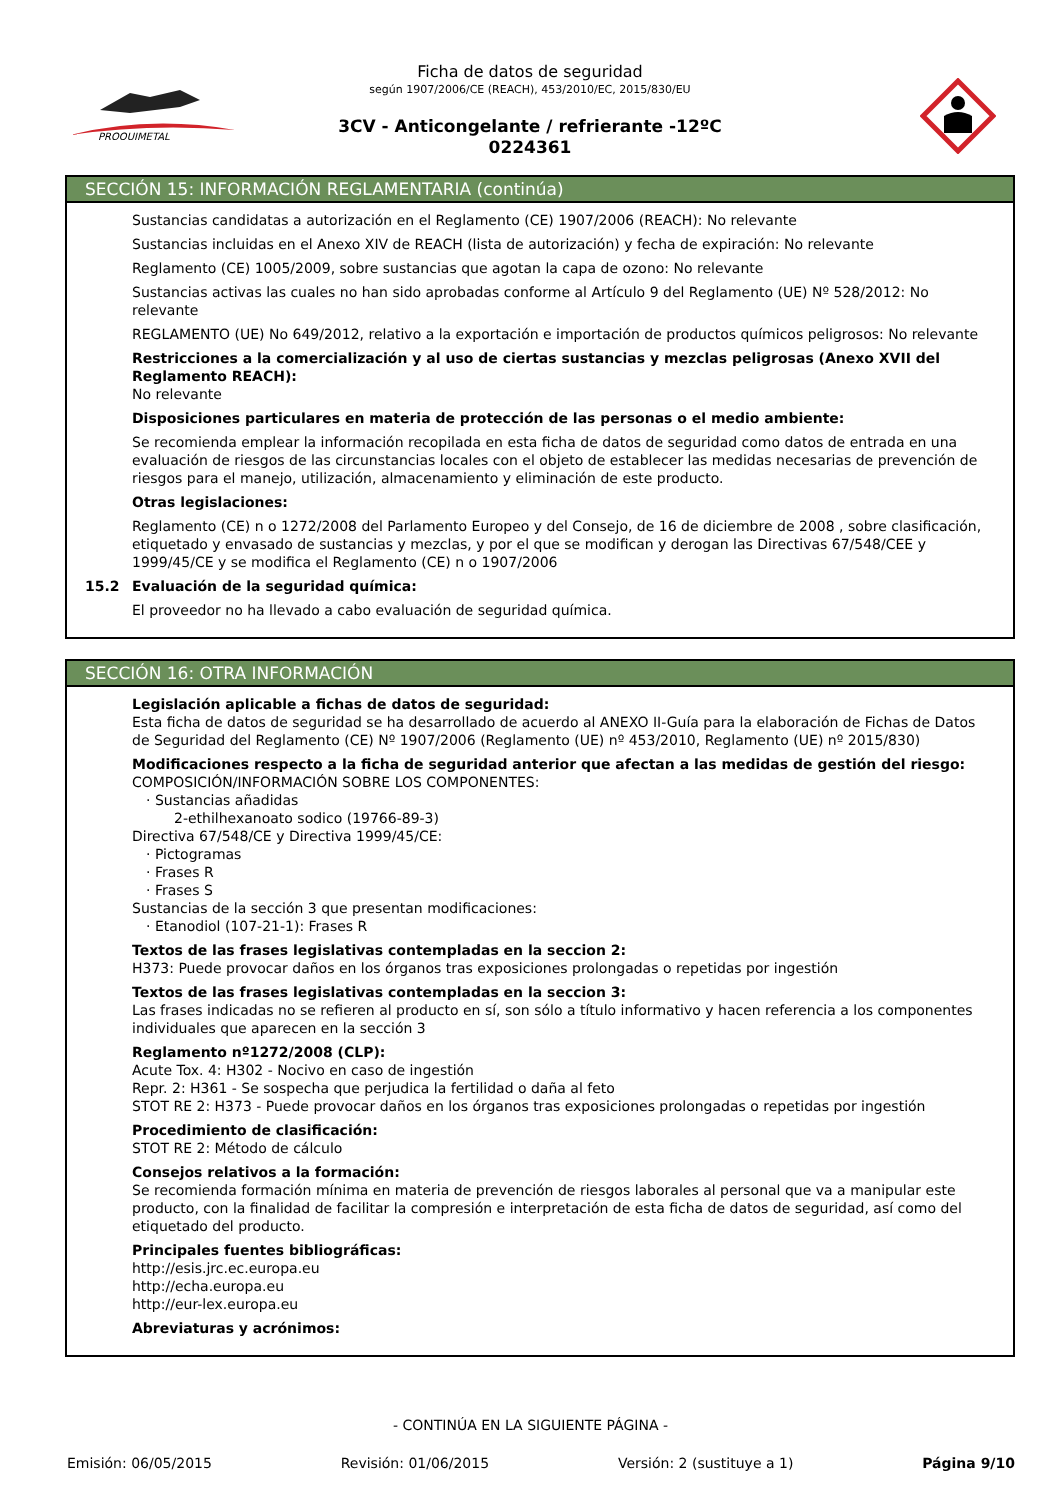PROQUIMETAL
Ficha de datos de seguridad
según 1907/2006/CE (REACH), 453/2010/EC, 2015/830/EU
3CV - Anticongelante / refrierante -12ºC
0224361
SECCIÓN 15: INFORMACIÓN REGLAMENTARIA (continúa)
Sustancias candidatas a autorización en el Reglamento (CE) 1907/2006 (REACH): No relevante
Sustancias incluidas en el Anexo XIV de REACH (lista de autorización) y fecha de expiración: No relevante
Reglamento (CE) 1005/2009, sobre sustancias que agotan la capa de ozono: No relevante
Sustancias activas las cuales no han sido aprobadas conforme al Artículo 9 del Reglamento (UE) Nº 528/2012: No relevante
REGLAMENTO (UE) No 649/2012, relativo a la exportación e importación de productos químicos peligrosos: No relevante
Restricciones a la comercialización y al uso de ciertas sustancias y mezclas peligrosas (Anexo XVII del Reglamento REACH):
No relevante
Disposiciones particulares en materia de protección de las personas o el medio ambiente:
Se recomienda emplear la información recopilada en esta ficha de datos de seguridad como datos de entrada en una evaluación de riesgos de las circunstancias locales con el objeto de establecer las medidas necesarias de prevención de riesgos para el manejo, utilización, almacenamiento y eliminación de este producto.
Otras legislaciones:
Reglamento (CE) n o 1272/2008 del Parlamento Europeo y del Consejo, de 16 de diciembre de 2008 , sobre clasificación, etiquetado y envasado de sustancias y mezclas, y por el que se modifican y derogan las Directivas 67/548/CEE y 1999/45/CE y se modifica el Reglamento (CE) n o 1907/2006
15.2 Evaluación de la seguridad química:
El proveedor no ha llevado a cabo evaluación de seguridad química.
SECCIÓN 16: OTRA INFORMACIÓN
Legislación aplicable a fichas de datos de seguridad:
Esta ficha de datos de seguridad se ha desarrollado de acuerdo al ANEXO II-Guía para la elaboración de Fichas de Datos de Seguridad del Reglamento (CE) Nº 1907/2006 (Reglamento (UE) nº 453/2010, Reglamento (UE) nº 2015/830)
Modificaciones respecto a la ficha de seguridad anterior que afectan a las medidas de gestión del riesgo:
COMPOSICIÓN/INFORMACIÓN SOBRE LOS COMPONENTES:
· Sustancias añadidas
2-ethilhexanoato sodico (19766-89-3)
Directiva 67/548/CE y Directiva 1999/45/CE:
· Pictogramas
· Frases R
· Frases S
Sustancias de la sección 3 que presentan modificaciones:
· Etanodiol (107-21-1): Frases R
Textos de las frases legislativas contempladas en la seccion 2:
H373: Puede provocar daños en los órganos tras exposiciones prolongadas o repetidas por ingestión
Textos de las frases legislativas contempladas en la seccion 3:
Las frases indicadas no se refieren al producto en sí, son sólo a título informativo y hacen referencia a los componentes individuales que aparecen en la sección 3
Reglamento nº1272/2008 (CLP):
Acute Tox. 4: H302 - Nocivo en caso de ingestión
Repr. 2: H361 - Se sospecha que perjudica la fertilidad o daña al feto
STOT RE 2: H373 - Puede provocar daños en los órganos tras exposiciones prolongadas o repetidas por ingestión
Procedimiento de clasificación:
STOT RE 2: Método de cálculo
Consejos relativos a la formación:
Se recomienda formación mínima en materia de prevención de riesgos laborales al personal que va a manipular este producto, con la finalidad de facilitar la compresión e interpretación de esta ficha de datos de seguridad, así como del etiquetado del producto.
Principales fuentes bibliográficas:
http://esis.jrc.ec.europa.eu
http://echa.europa.eu
http://eur-lex.europa.eu
Abreviaturas y acrónimos:
- CONTINÚA EN LA SIGUIENTE PÁGINA -
Emisión: 06/05/2015 Revisión: 01/06/2015 Versión: 2 (sustituye a 1) Página 9/10